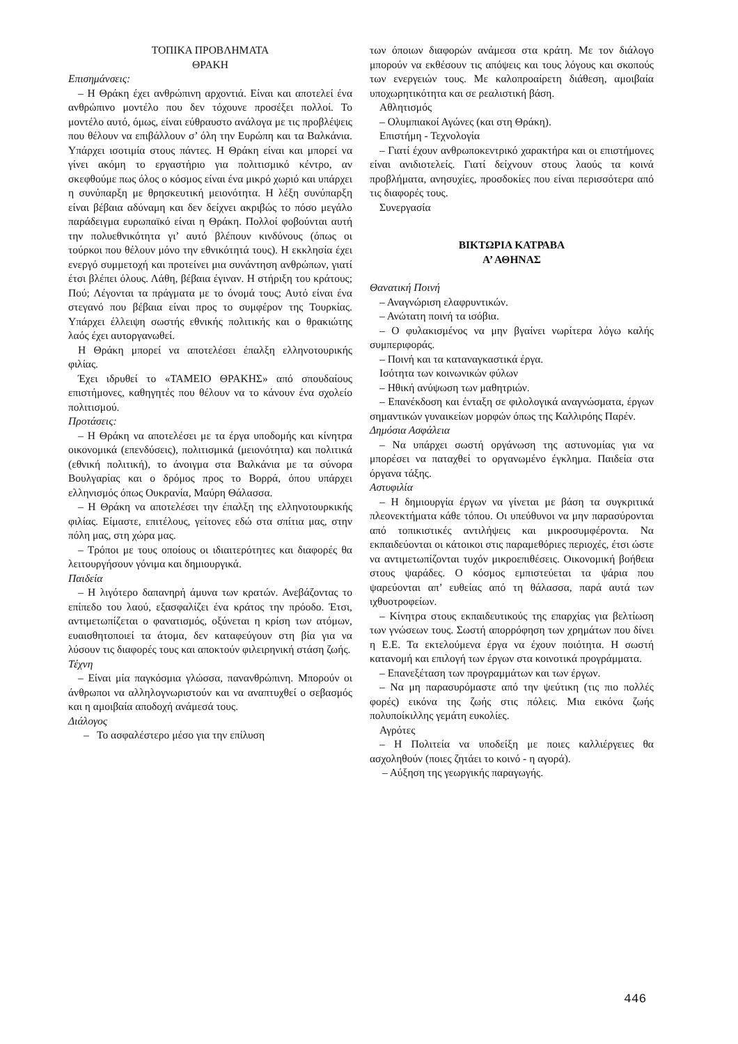ΤΟΠΙΚΑ ΠΡΟΒΛΗΜΑΤΑ
ΘΡΑΚΗ
Επισημάνσεις:
– Η Θράκη έχει ανθρώπινη αρχοντιά. Είναι και αποτελεί ένα ανθρώπινο μοντέλο που δεν τόχουνε προσέξει πολλοί. Το μοντέλο αυτό, όμως, είναι εύθραυστο ανάλογα με τις προβλέψεις που θέλουν να επιβάλλουν σ’ όλη την Ευρώπη και τα Βαλκάνια. Υπάρχει ισοτιμία στους πάντες. Η Θράκη είναι και μπορεί να γίνει ακόμη το εργαστήριο για πολιτισμικό κέντρο, αν σκεφθούμε πως όλος ο κόσμος είναι ένα μικρό χωριό και υπάρχει η συνύπαρξη με θρησκευτική μειονότητα. Η λέξη συνύπαρξη είναι βέβαια αδύναμη και δεν δείχνει ακριβώς το πόσο μεγάλο παράδειγμα ευρωπαϊκό είναι η Θράκη. Πολλοί φοβούνται αυτή την πολυεθνικότητα γι’ αυτό βλέπουν κινδύνους (όπως οι τούρκοι που θέλουν μόνο την εθνικότητά τους). Η εκκλησία έχει ενεργό συμμετοχή και προτείνει μια συνάντηση ανθρώπων, γιατί έτσι βλέπει όλους. Λάθη, βέβαια έγιναν. Η στήριξη του κράτους; Πού; Λέγονται τα πράγματα με το όνομά τους; Αυτό είναι ένα στεγανό που βέβαια είναι προς το συμφέρον της Τουρκίας. Υπάρχει έλλειψη σωστής εθνικής πολιτικής και ο θρακιώτης λαός έχει αυτοργανωθεί.
Η Θράκη μπορεί να αποτελέσει έπαλξη ελληνοτουρικής φιλίας.
Έχει ιδρυθεί το «ΤΑΜΕΙΟ ΘΡΑΚΗΣ» από σπουδαίους επιστήμονες, καθηγητές που θέλουν να το κάνουν ένα σχολείο πολιτισμού.
Προτάσεις:
– Η Θράκη να αποτελέσει με τα έργα υποδομής και κίνητρα οικονομικά (επενδύσεις), πολιτισμικά (μειονότητα) και πολιτικά (εθνική πολιτική), το άνοιγμα στα Βαλκάνια με τα σύνορα Βουλγαρίας και ο δρόμος προς το Βορρά, όπου υπάρχει ελληνισμός όπως Ουκρανία, Μαύρη Θάλασσα.
– Η Θράκη να αποτελέσει την έπαλξη της ελληνοτουρκικής φιλίας. Είμαστε, επιτέλους, γείτονες εδώ στα σπίτια μας, στην πόλη μας, στη χώρα μας.
– Τρόποι με τους οποίους οι ιδιαιτερότητες και διαφορές θα λειτουργήσουν γόνιμα και δημιουργικά.
Παιδεία
– Η λιγότερο δαπανηρή άμυνα των κρατών. Ανεβάζοντας το επίπεδο του λαού, εξασφαλίζει ένα κράτος την πρόοδο. Έτσι, αντιμετωπίζεται ο φανατισμός, οξύνεται η κρίση των ατόμων, ευαισθητοποιεί τα άτομα, δεν καταφεύγουν στη βία για να λύσουν τις διαφορές τους και αποκτούν φιλειρηνική στάση ζωής.
Τέχνη
– Είναι μία παγκόσμια γλώσσα, πανανθρώπινη. Μπορούν οι άνθρωποι να αλληλογνωριστούν και να αναπτυχθεί ο σεβασμός και η αμοιβαία αποδοχή ανάμεσά τους.
Διάλογος
– Το ασφαλέστερο μέσο για την επίλυση
των όποιων διαφορών ανάμεσα στα κράτη. Με τον διάλογο μπορούν να εκθέσουν τις απόψεις και τους λόγους και σκοπούς των ενεργειών τους. Με καλοπροαίρετη διάθεση, αμοιβαία υποχωρητικότητα και σε ρεαλιστική βάση.
Αθλητισμός
– Ολυμπιακοί Αγώνες (και στη Θράκη).
Επιστήμη - Τεχνολογία
– Γιατί έχουν ανθρωποκεντρικό χαρακτήρα και οι επιστήμονες είναι ανιδιοτελείς. Γιατί δείχνουν στους λαούς τα κοινά προβλήματα, ανησυχίες, προσδοκίες που είναι περισσότερα από τις διαφορές τους.
Συνεργασία
ΒΙΚΤΩΡΙΑ ΚΑΤΡΑΒΑ
Α’ ΑΘΗΝΑΣ
Θανατική Ποινή
– Αναγνώριση ελαφρυντικών.
– Ανώτατη ποινή τα ισόβια.
– Ο φυλακισμένος να μην βγαίνει νωρίτερα λόγω καλής συμπεριφοράς.
– Ποινή και τα καταναγκαστικά έργα.
Ισότητα των κοινωνικών φύλων
– Ηθική ανύψωση των μαθητριών.
– Επανέκδοση και ένταξη σε φιλολογικά αναγνώσματα, έργων σημαντικών γυναικείων μορφών όπως της Καλλιρόης Παρέν.
Δημόσια Ασφάλεια
– Να υπάρχει σωστή οργάνωση της αστυνομίας για να μπορέσει να παταχθεί το οργανωμένο έγκλημα. Παιδεία στα όργανα τάξης.
Αστυφιλία
– Η δημιουργία έργων να γίνεται με βάση τα συγκριτικά πλεονεκτήματα κάθε τόπου. Οι υπεύθυνοι να μην παρασύρονται από τοπικιστικές αντιλήψεις και μικροσυμφέροντα. Να εκπαιδεύονται οι κάτοικοι στις παραμεθόριες περιοχές, έτσι ώστε να αντιμετωπίζονται τυχόν μικροεπιθέσεις. Οικονομική βοήθεια στους ψαράδες. Ο κόσμος εμπιστεύεται τα ψάρια που ψαρεύονται απ’ ευθείας από τη θάλασσα, παρά αυτά των ιχθυοτροφείων.
– Κίνητρα στους εκπαιδευτικούς της επαρχίας για βελτίωση των γνώσεων τους. Σωστή απορρόφηση των χρημάτων που δίνει η Ε.Ε. Τα εκτελούμενα έργα να έχουν ποιότητα. Η σωστή κατανομή και επιλογή των έργων στα κοινοτικά προγράμματα.
– Επανεξέταση των προγραμμάτων και των έργων.
– Να μη παρασυρόμαστε από την ψεύτικη (τις πιο πολλές φορές) εικόνα της ζωής στις πόλεις. Μια εικόνα ζωής πολυποίκιλλης γεμάτη ευκολίες.
Αγρότες
– Η Πολιτεία να υποδείξη με ποιες καλλιέργειες θα ασχοληθούν (ποιες ζητάει το κοινό - η αγορά).
– Αύξηση της γεωργικής παραγωγής.
446